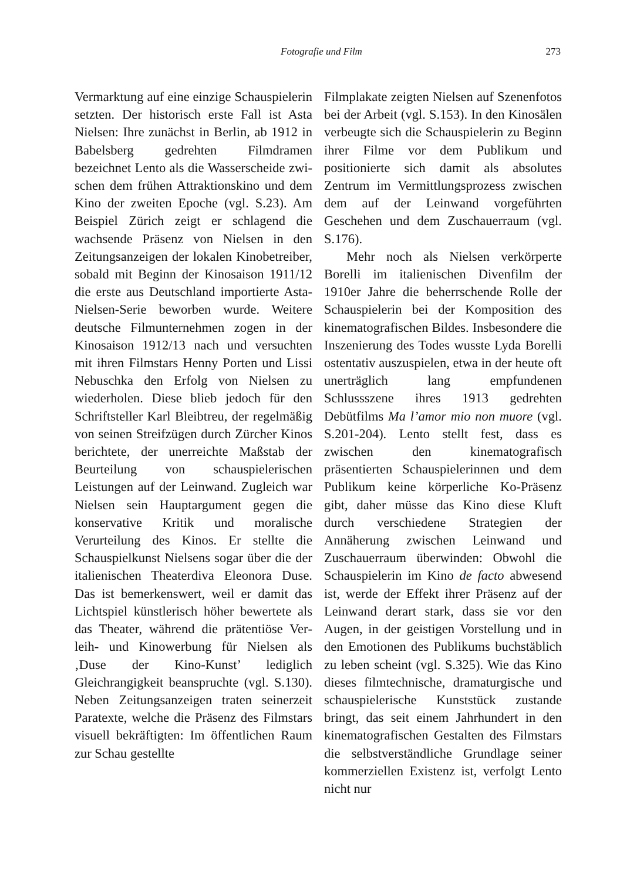Fotografie und Film 273
Vermarktung auf eine einzige Schau­spielerin setzten. Der historisch erste Fall ist Asta Nielsen: Ihre zunächst in Berlin, ab 1912 in Babelsberg gedrehten Filmdramen bezeichnet Lento als die Wasserscheide zwi­schen dem frühen Attraktionskino und dem Kino der zweiten Epoche (vgl. S.23). Am Beispiel Zürich zeigt er schlagend die wachsende Präsenz von Nielsen in den Zeitungsanzeigen der lokalen Kinobetreiber, sobald mit Beginn der Kinosaison 1911/12 die erste aus Deutschland importierte Asta-Nielsen-Serie beworben wurde. Weitere deutsche Filmunternehmen zogen in der Kinosaison 1912/13 nach und versuchten mit ihren Filmstars Henny Porten und Lissi Nebuschka den Erfolg von Nielsen zu wiederho­len. Diese blieb jedoch für den Schrift­steller Karl Bleibtreu, der regelmäßig von seinen Streifzügen durch Zürcher Kinos berichtete, der unerreichte Maß­stab der Beurteilung von schauspiele­rischen Leistungen auf der Leinwand. Zugleich war Nielsen sein Hauptargu­ment gegen die konservative Kritik und moralische Verurteilung des Kinos. Er stellte die Schauspielkunst Nielsens sogar über die der italienischen Thea­terdiva Eleonora Duse. Das ist bemer­kenswert, weil er damit das Lichtspiel künstlerisch höher bewertete als das Theater, während die prätentiöse Ver­leih- und Kinowerbung für Nielsen als ‚Duse der Kino-Kunst’ lediglich Gleichrangigkeit beanspruchte (vgl. S.130). Neben Zeitungsanzeigen traten seinerzeit Paratexte, welche die Präsenz des Filmstars visuell bekräftigten: Im öffentlichen Raum zur Schau gestellte
Filmplakate zeigten Nielsen auf Sze­nenfotos bei der Arbeit (vgl. S.153). In den Kinosälen verbeugte sich die Schauspielerin zu Beginn ihrer Filme vor dem Publikum und positionierte sich damit als absolutes Zentrum im Vermittlungsprozess zwischen dem auf der Leinwand vorgeführten Geschehen und dem Zuschauerraum (vgl. S.176).
Mehr noch als Nielsen verkörperte Borelli im italienischen Divenfilm der 1910er Jahre die beherrschende Rolle der Schauspielerin bei der Komposition des kinematografischen Bildes. Insbe­sondere die Inszenierung des Todes wusste Lyda Borelli ostentativ auszu­spielen, etwa in der heute oft unerträg­lich lang empfundenen Schlussszene ihres 1913 gedrehten Debütfilms Ma l’amor mio non muore (vgl. S.201-204). Lento stellt fest, dass es zwischen den kinematografisch präsentierten Schau­spielerinnen und dem Publikum keine körperliche Ko-Präsenz gibt, daher müsse das Kino diese Kluft durch ver­schiedene Strategien der Annäherung zwischen Leinwand und Zuschauer­raum überwinden: Obwohl die Schau­spielerin im Kino de facto abwesend ist, werde der Effekt ihrer Präsenz auf der Leinwand derart stark, dass sie vor den Augen, in der geistigen Vorstellung und in den Emotionen des Publikums buchstäblich zu leben scheint (vgl. S.325). Wie das Kino die­ses filmtechnische, dramaturgische und schauspielerische Kunststück zustande bringt, das seit einem Jahrhundert in den kinematografischen Gestalten des Filmstars die selbstverständliche Grundlage seiner kommerziellen Existenz ist, verfolgt Lento nicht nur